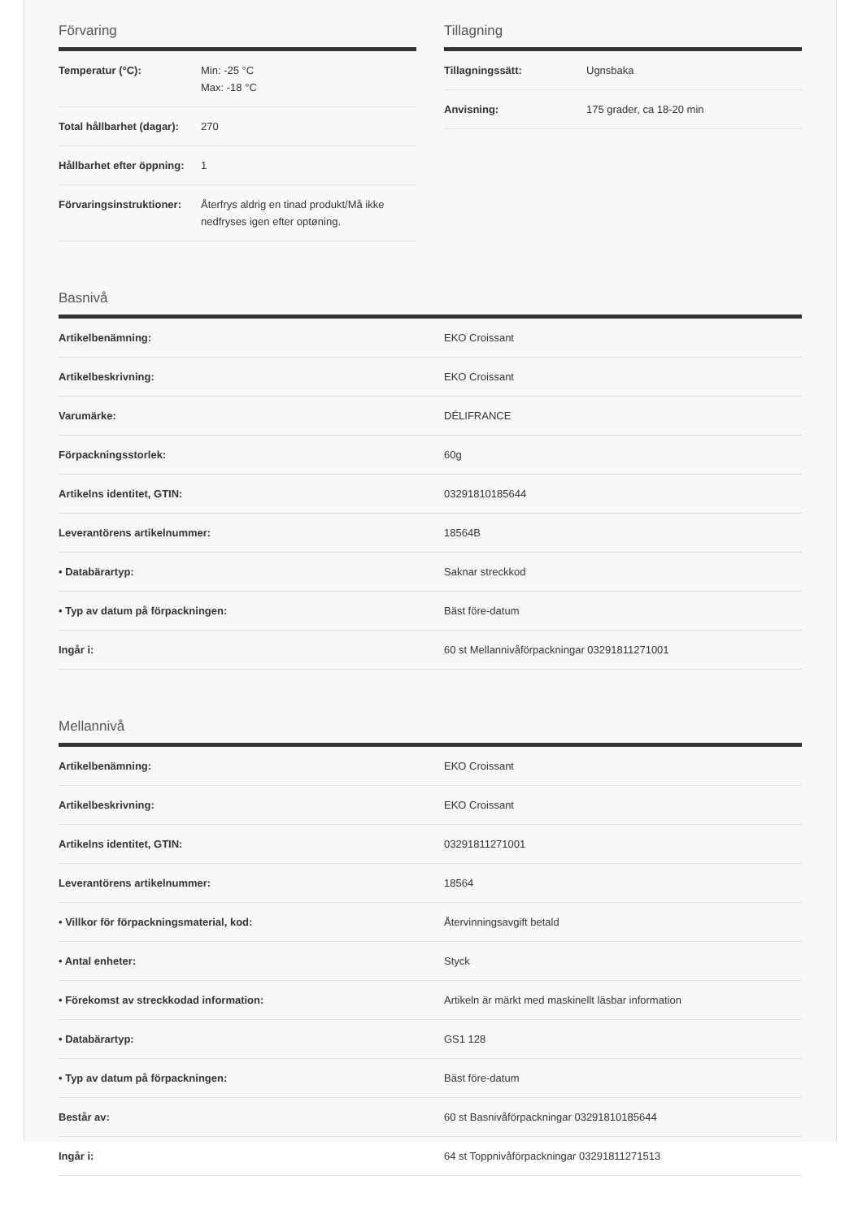Förvaring
| Temperatur (°C): | Min: -25 °C Max: -18 °C |
| Total hållbarhet (dagar): | 270 |
| Hållbarhet efter öppning: | 1 |
| Förvaringsinstruktioner: | Återfrys aldrig en tinad produkt/Må ikke nedfryses igen efter optøning. |
Tillagning
| Tillagningssätt: | Ugnsbaka |
| Anvisning: | 175 grader, ca 18-20 min |
Basnivå
| Artikelbenämning: | EKO Croissant |
| Artikelbeskrivning: | EKO Croissant |
| Varumärke: | DÉLIFRANCE |
| Förpackningsstorlek: | 60g |
| Artikelns identitet, GTIN: | 03291810185644 |
| Leverantörens artikelnummer: | 18564B |
| • Databärartyp: | Saknar streckkod |
| • Typ av datum på förpackningen: | Bäst före-datum |
| Ingår i: | 60 st Mellannivåförpackningar 03291811271001 |
Mellannivå
| Artikelbenämning: | EKO Croissant |
| Artikelbeskrivning: | EKO Croissant |
| Artikelns identitet, GTIN: | 03291811271001 |
| Leverantörens artikelnummer: | 18564 |
| • Villkor för förpackningsmaterial, kod: | Återvinningsavgift betald |
| • Antal enheter: | Styck |
| • Förekomst av streckkodad information: | Artikeln är märkt med maskinellt läsbar information |
| • Databärartyp: | GS1 128 |
| • Typ av datum på förpackningen: | Bäst före-datum |
| Består av: | 60 st Basnivåförpackningar 03291810185644 |
| Ingår i: | 64 st Toppnivåförpackningar 03291811271513 |